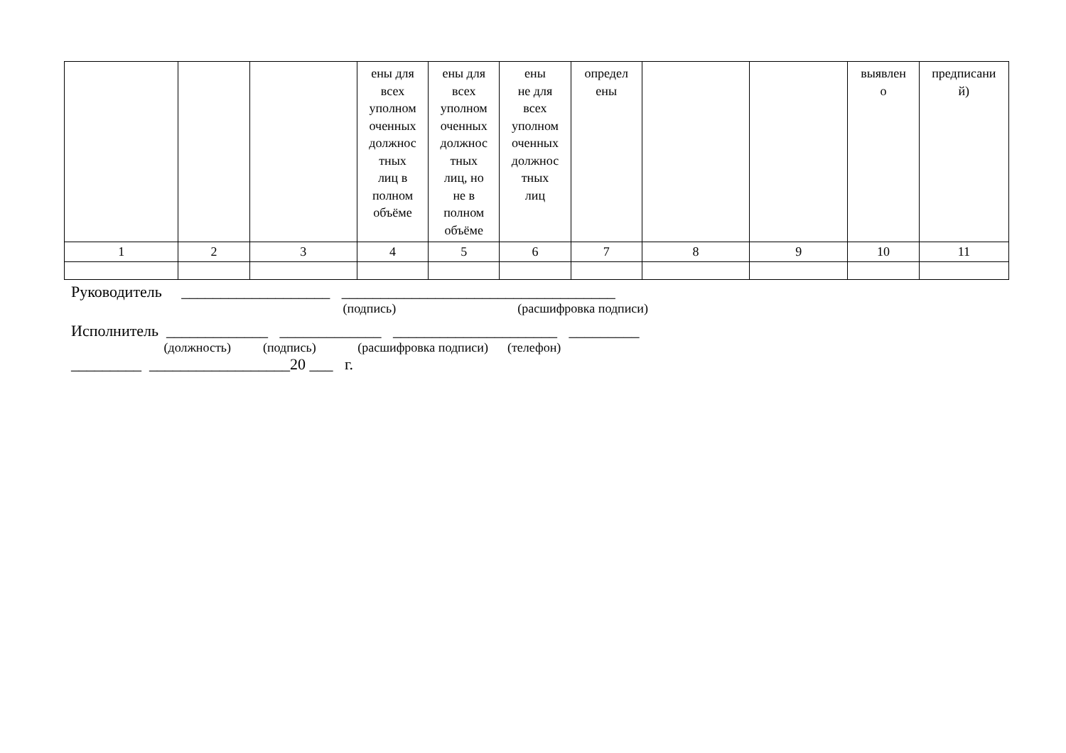| | | | ены для всех уполном оченных должнос тных лиц в полном объёме | ены для всех уполном оченных должнос тных лиц, но не в полном объёме | ены не для всех уполном оченных должнос тных лиц | определ ены | | | выявлен о | предписани й) |
| 1 | 2 | 3 | 4 | 5 | 6 | 7 | 8 | 9 | 10 | 11 |
Руководитель ___________________ ___________________________________
(подпись) (расшифровка подписи)
Исполнитель _____________ _____________ _____________________ _________
(должность) (подпись) (расшифровка подписи) (телефон)
_________ __________________20 ___ г.